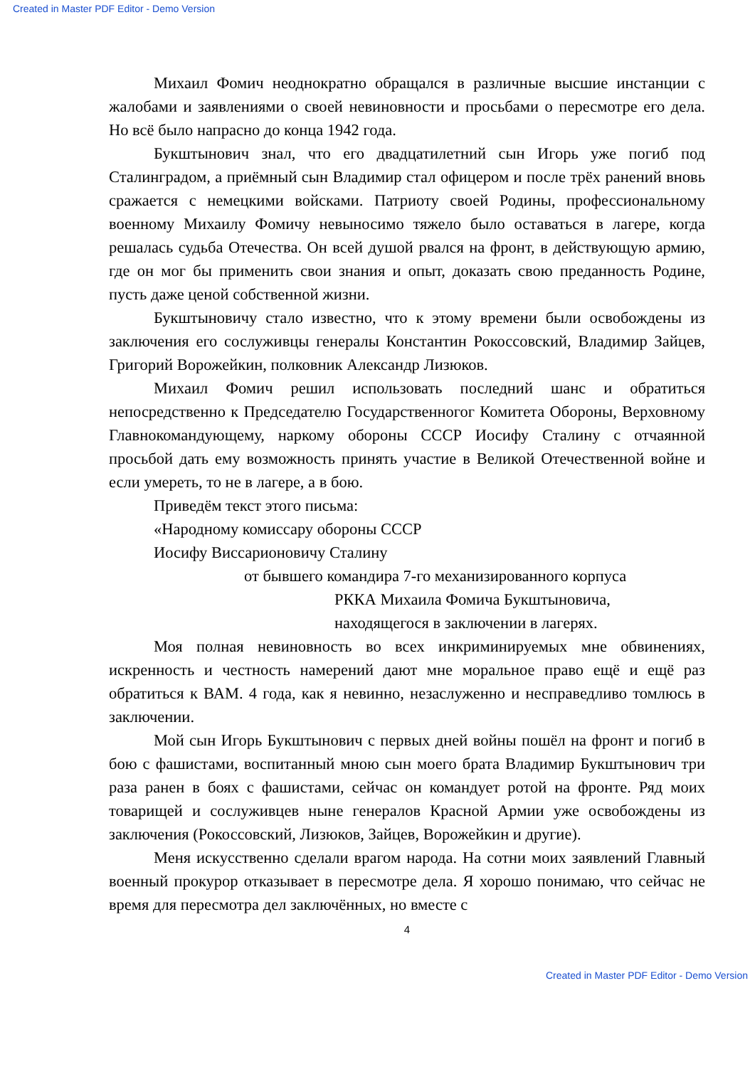Created in Master PDF Editor - Demo Version
Михаил Фомич неоднократно обращался в различные высшие инстанции с жалобами и заявлениями о своей невиновности и просьбами о пересмотре его дела. Но всё было напрасно до конца 1942 года.
Букштынович знал, что его двадцатилетний сын Игорь уже погиб под Сталинградом, а приёмный сын Владимир стал офицером и после трёх ранений вновь сражается с немецкими войсками. Патриоту своей Родины, профессиональному военному Михаилу Фомичу невыносимо тяжело было оставаться в лагере, когда решалась судьба Отечества. Он всей душой рвался на фронт, в действующую армию, где он мог бы применить свои знания и опыт, доказать свою преданность Родине, пусть даже ценой собственной жизни.
Букштыновичу стало известно, что к этому времени были освобождены из заключения его сослуживцы генералы Константин Рокоссовский, Владимир Зайцев, Григорий Ворожейкин, полковник Александр Лизюков.
Михаил Фомич решил использовать последний шанс и обратиться непосредственно к Председателю Государственногог Комитета Обороны, Верховному Главнокомандующему, наркому обороны СССР Иосифу Сталину с отчаянной просьбой дать ему возможность принять участие в Великой Отечественной войне и если умереть, то не в лагере, а в бою.
Приведём текст этого письма:
«Народному комиссару обороны СССР
Иосифу Виссарионовичу Сталину
от бывшего командира 7-го механизированного корпуса
РККА Михаила Фомича Букштыновича,
находящегося в заключении в лагерях.
Моя полная невиновность во всех инкриминируемых мне обвинениях, искренность и честность намерений дают мне моральное право ещё и ещё раз обратиться к ВАМ. 4 года, как я невинно, незаслуженно и несправедливо томлюсь в заключении.
Мой сын Игорь Букштынович с первых дней войны пошёл на фронт и погиб в бою с фашистами, воспитанный мною сын моего брата Владимир Букштынович три раза ранен в боях с фашистами, сейчас он командует ротой на фронте. Ряд моих товарищей и сослуживцев ныне генералов Красной Армии уже освобождены из заключения (Рокоссовский, Лизюков, Зайцев, Ворожейкин и другие).
Меня искусственно сделали врагом народа. На сотни моих заявлений Главный военный прокурор отказывает в пересмотре дела. Я хорошо понимаю, что сейчас не время для пересмотра дел заключённых, но вместе с
4
Created in Master PDF Editor - Demo Version